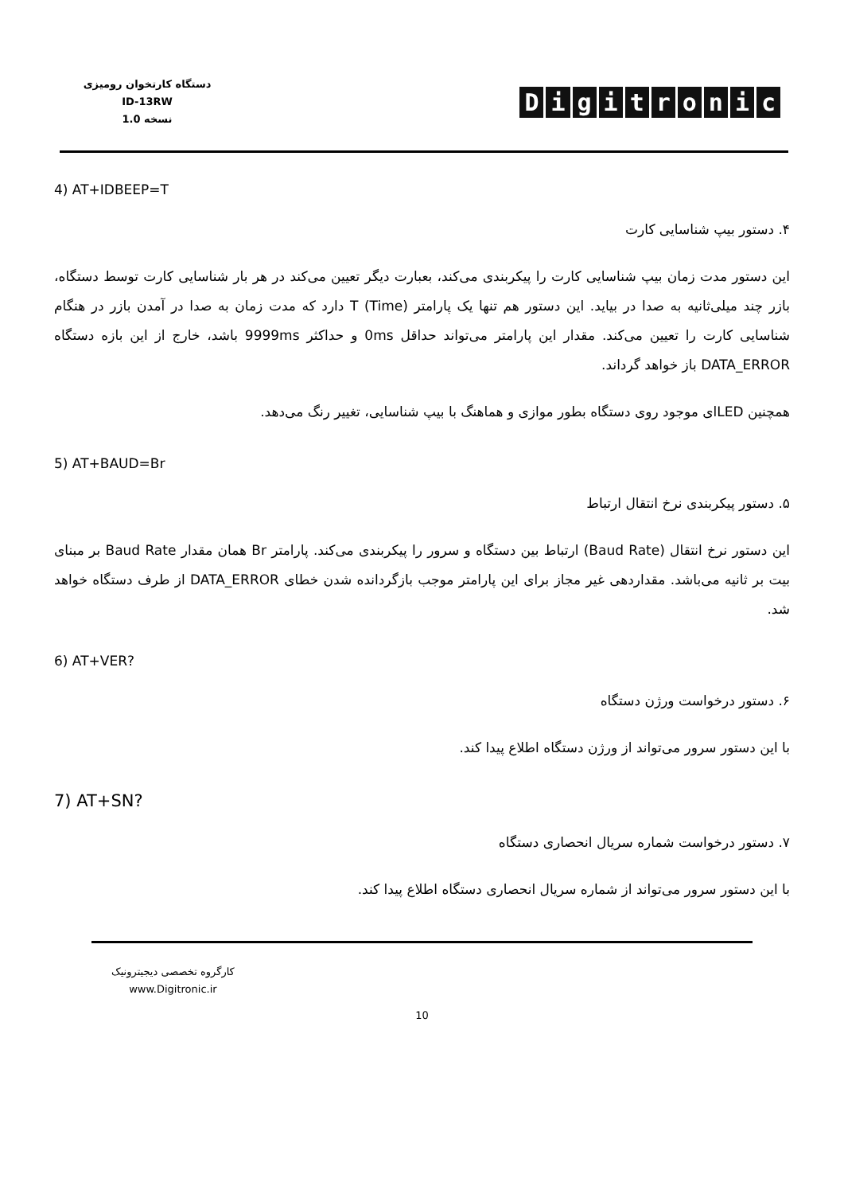دستگاه کارتخوان رومیزی
ID-13RW
نسخه 1.0
Digitronic
4) AT+IDBEEP=T
۴. دستور بیپ شناسایی کارت
این دستور مدت زمان بیپ شناسایی کارت را پیکربندی می‌کند، بعبارت دیگر تعیین می‌کند در هر بار شناسایی کارت توسط دستگاه، بازر چند میلی‌ثانیه به صدا در بیاید. این دستور هم تنها یک پارامتر T (Time) دارد که مدت زمان به صدا در آمدن بازر در هنگام شناسایی کارت را تعیین می‌کند. مقدار این پارامتر می‌تواند حداقل 0ms و حداکثر 9999ms باشد، خارج از این بازه دستگاه DATA_ERROR باز خواهد گرداند.
همچنین LEDای موجود روی دستگاه بطور موازی و هماهنگ با بیپ شناسایی، تغییر رنگ می‌دهد.
5) AT+BAUD=Br
۵. دستور پیکربندی نرخ انتقال ارتباط
این دستور نرخ انتقال (Baud Rate) ارتباط بین دستگاه و سرور را پیکربندی می‌کند. پارامتر Br همان مقدار Baud Rate بر مبنای بیت بر ثانیه می‌باشد. مقداردهی غیر مجاز برای این پارامتر موجب بازگردانده شدن خطای DATA_ERROR از طرف دستگاه خواهد شد.
6) AT+VER?
۶. دستور درخواست ورژن دستگاه
با این دستور سرور می‌تواند از ورژن دستگاه اطلاع پیدا کند.
7) AT+SN?
۷. دستور درخواست شماره سریال انحصاری دستگاه
با این دستور سرور می‌تواند از شماره سریال انحصاری دستگاه اطلاع پیدا کند.
کارگروه تخصصی دیجیترونیک
www.Digitronic.ir
10